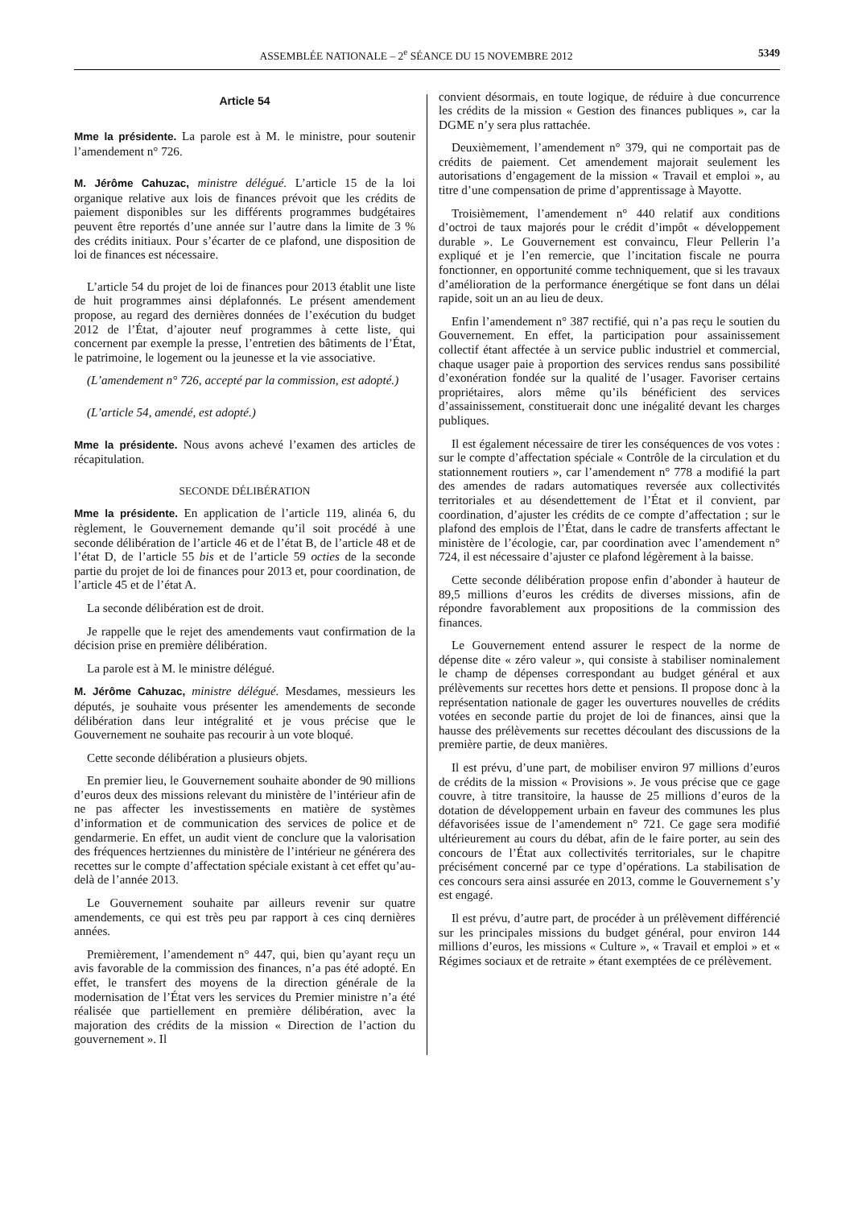ASSEMBLÉE NATIONALE – 2<sup>e</sup> SÉANCE DU 15 NOVEMBRE 2012 5349
Article 54
Mme la présidente. La parole est à M. le ministre, pour soutenir l’amendement n° 726.
M. Jérôme Cahuzac, ministre délégué. L’article 15 de la loi organique relative aux lois de finances prévoit que les crédits de paiement disponibles sur les différents programmes budgétaires peuvent être reportés d’une année sur l’autre dans la limite de 3 % des crédits initiaux. Pour s’écarter de ce plafond, une disposition de loi de finances est nécessaire.
L’article 54 du projet de loi de finances pour 2013 établit une liste de huit programmes ainsi déplafonnés. Le présent amendement propose, au regard des dernières données de l’exécution du budget 2012 de l’État, d’ajouter neuf programmes à cette liste, qui concernent par exemple la presse, l’entretien des bâtiments de l’État, le patrimoine, le logement ou la jeunesse et la vie associative.
(L’amendement n° 726, accepté par la commission, est adopté.)
(L’article 54, amendé, est adopté.)
Mme la présidente. Nous avons achevé l’examen des articles de récapitulation.
SECONDE DÉLIBÉRATION
Mme la présidente. En application de l’article 119, alinéa 6, du règlement, le Gouvernement demande qu’il soit procédé à une seconde délibération de l’article 46 et de l’état B, de l’article 48 et de l’état D, de l’article 55 bis et de l’article 59 octies de la seconde partie du projet de loi de finances pour 2013 et, pour coordination, de l’article 45 et de l’état A.
La seconde délibération est de droit.
Je rappelle que le rejet des amendements vaut confirmation de la décision prise en première délibération.
La parole est à M. le ministre délégué.
M. Jérôme Cahuzac, ministre délégué. Mesdames, messieurs les députés, je souhaite vous présenter les amendements de seconde délibération dans leur intégralité et je vous précise que le Gouvernement ne souhaite pas recourir à un vote bloqué.
Cette seconde délibération a plusieurs objets.
En premier lieu, le Gouvernement souhaite abonder de 90 millions d’euros deux des missions relevant du ministère de l’intérieur afin de ne pas affecter les investissements en matière de systèmes d’information et de communication des services de police et de gendarmerie. En effet, un audit vient de conclure que la valorisation des fréquences hertziennes du ministère de l’intérieur ne générera des recettes sur le compte d’affectation spéciale existant à cet effet qu’au-delà de l’année 2013.
Le Gouvernement souhaite par ailleurs revenir sur quatre amendements, ce qui est très peu par rapport à ces cinq dernières années.
Premièrement, l’amendement n° 447, qui, bien qu’ayant reçu un avis favorable de la commission des finances, n’a pas été adopté. En effet, le transfert des moyens de la direction générale de la modernisation de l’État vers les services du Premier ministre n’a été réalisée que partiellement en première délibération, avec la majoration des crédits de la mission « Direction de l’action du gouvernement ». Il
convient désormais, en toute logique, de réduire à due concurrence les crédits de la mission « Gestion des finances publiques », car la DGME n’y sera plus rattachée.
Deuxièmement, l’amendement n° 379, qui ne comportait pas de crédits de paiement. Cet amendement majorait seulement les autorisations d’engagement de la mission « Travail et emploi », au titre d’une compensation de prime d’apprentissage à Mayotte.
Troisièmement, l’amendement n° 440 relatif aux conditions d’octroi de taux majorés pour le crédit d’impôt « développement durable ». Le Gouvernement est convaincu, Fleur Pellerin l’a expliqué et je l’en remercie, que l’incitation fiscale ne pourra fonctionner, en opportunité comme techniquement, que si les travaux d’amélioration de la performance énergétique se font dans un délai rapide, soit un an au lieu de deux.
Enfin l’amendement n° 387 rectifié, qui n’a pas reçu le soutien du Gouvernement. En effet, la participation pour assainissement collectif étant affectée à un service public industriel et commercial, chaque usager paie à proportion des services rendus sans possibilité d’exonération fondée sur la qualité de l’usager. Favoriser certains propriétaires, alors même qu’ils bénéficient des services d’assainissement, constituerait donc une inégalité devant les charges publiques.
Il est également nécessaire de tirer les conséquences de vos votes : sur le compte d’affectation spéciale « Contrôle de la circulation et du stationnement routiers », car l’amendement n° 778 a modifié la part des amendes de radars automatiques reversée aux collectivités territoriales et au désendettement de l’État et il convient, par coordination, d’ajuster les crédits de ce compte d’affectation ; sur le plafond des emplois de l’État, dans le cadre de transferts affectant le ministère de l’écologie, car, par coordination avec l’amendement n° 724, il est nécessaire d’ajuster ce plafond légèrement à la baisse.
Cette seconde délibération propose enfin d’abonder à hauteur de 89,5 millions d’euros les crédits de diverses missions, afin de répondre favorablement aux propositions de la commission des finances.
Le Gouvernement entend assurer le respect de la norme de dépense dite « zéro valeur », qui consiste à stabiliser nominalement le champ de dépenses correspondant au budget général et aux prélèvements sur recettes hors dette et pensions. Il propose donc à la représentation nationale de gager les ouvertures nouvelles de crédits votées en seconde partie du projet de loi de finances, ainsi que la hausse des prélèvements sur recettes découlant des discussions de la première partie, de deux manières.
Il est prévu, d’une part, de mobiliser environ 97 millions d’euros de crédits de la mission « Provisions ». Je vous précise que ce gage couvre, à titre transitoire, la hausse de 25 millions d’euros de la dotation de développement urbain en faveur des communes les plus défavorisées issue de l’amendement n° 721. Ce gage sera modifié ultérieurement au cours du débat, afin de le faire porter, au sein des concours de l’État aux collectivités territoriales, sur le chapitre précisément concerné par ce type d’opérations. La stabilisation de ces concours sera ainsi assurée en 2013, comme le Gouvernement s’y est engagé.
Il est prévu, d’autre part, de procéder à un prélèvement différencié sur les principales missions du budget général, pour environ 144 millions d’euros, les missions « Culture », « Travail et emploi » et « Régimes sociaux et de retraite » étant exemptées de ce prélèvement.